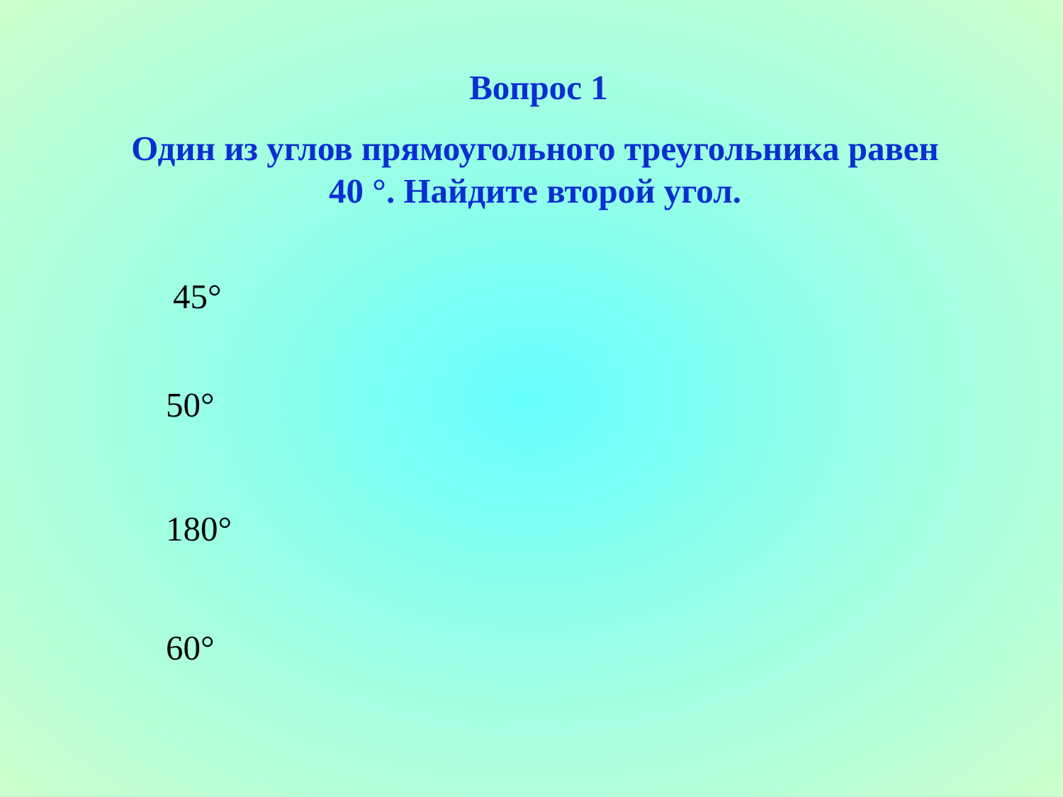Вопрос 1
Один из углов прямоугольного треугольника равен
40 °. Найдите второй угол.
45°
50°
180°
60°